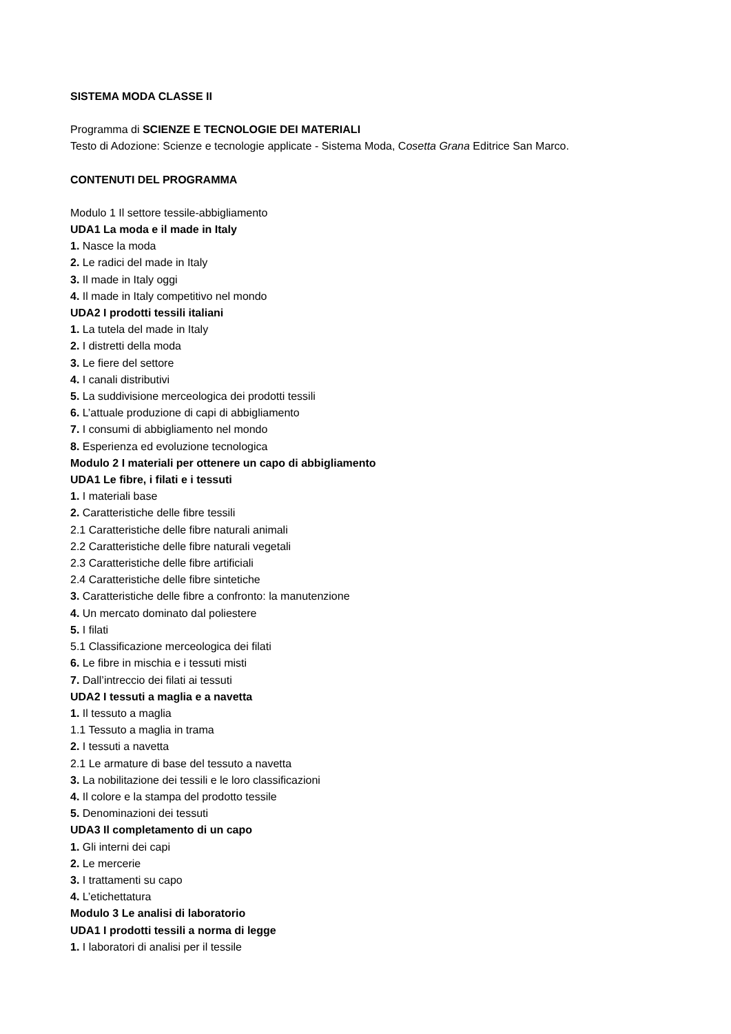SISTEMA MODA CLASSE II
Programma di SCIENZE E TECNOLOGIE DEI MATERIALI
Testo di Adozione: Scienze e tecnologie applicate - Sistema Moda, Cosetta Grana Editrice San Marco.
CONTENUTI DEL PROGRAMMA
Modulo 1 Il settore tessile-abbigliamento
UDA1 La moda e il made in Italy
1. Nasce la moda
2. Le radici del made in Italy
3. Il made in Italy oggi
4. Il made in Italy competitivo nel mondo
UDA2 I prodotti tessili italiani
1. La tutela del made in Italy
2. I distretti della moda
3. Le fiere del settore
4. I canali distributivi
5. La suddivisione merceologica dei prodotti tessili
6. L’attuale produzione di capi di abbigliamento
7. I consumi di abbigliamento nel mondo
8. Esperienza ed evoluzione tecnologica
Modulo 2 I materiali per ottenere un capo di abbigliamento
UDA1 Le fibre, i filati e i tessuti
1. I materiali base
2. Caratteristiche delle fibre tessili
2.1 Caratteristiche delle fibre naturali animali
2.2 Caratteristiche delle fibre naturali vegetali
2.3 Caratteristiche delle fibre artificiali
2.4 Caratteristiche delle fibre sintetiche
3. Caratteristiche delle fibre a confronto: la manutenzione
4. Un mercato dominato dal poliestere
5. I filati
5.1 Classificazione merceologica dei filati
6. Le fibre in mischia e i tessuti misti
7. Dall’intreccio dei filati ai tessuti
UDA2 I tessuti a maglia e a navetta
1. Il tessuto a maglia
1.1 Tessuto a maglia in trama
2. I tessuti a navetta
2.1 Le armature di base del tessuto a navetta
3. La nobilitazione dei tessili e le loro classificazioni
4. Il colore e la stampa del prodotto tessile
5. Denominazioni dei tessuti
UDA3 Il completamento di un capo
1. Gli interni dei capi
2. Le mercerie
3. I trattamenti su capo
4. L’etichettatura
Modulo 3 Le analisi di laboratorio
UDA1 I prodotti tessili a norma di legge
1. I laboratori di analisi per il tessile